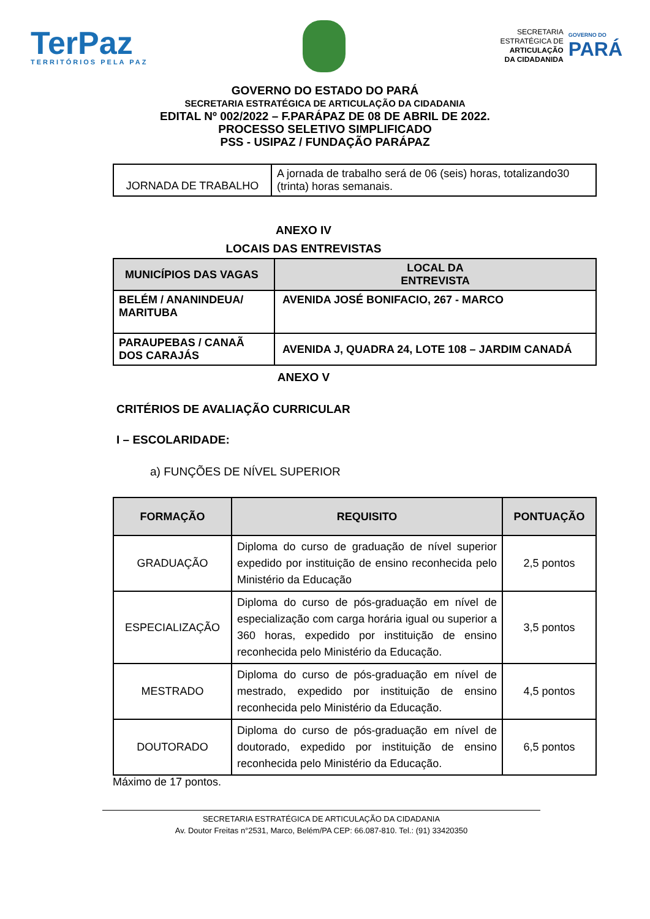TerPaz
TERRITÓRIOS PELA PAZ
SECRETARIA
ESTRATÉGICA DE
ARTICULAÇÃO
DA CIDADANIDA
GOVERNO DO
PARÁ
GOVERNO DO ESTADO DO PARÁ
SECRETARIA ESTRATÉGICA DE ARTICULAÇÃO DA CIDADANIA
EDITAL Nº 002/2022 – F.PARÁPAZ DE 08 DE ABRIL DE 2022.
PROCESSO SELETIVO SIMPLIFICADO
PSS - USIPAZ / FUNDAÇÃO PARÁPAZ
| JORNADA DE TRABALHO | A jornada de trabalho será de 06 (seis) horas, totalizando30 (trinta) horas semanais. |
ANEXO IV
LOCAIS DAS ENTREVISTAS
| MUNICÍPIOS DAS VAGAS | LOCAL DA ENTREVISTA |
| --- | --- |
| BELÉM / ANANINDEUA/ MARITUBA | AVENIDA JOSÉ BONIFACIO, 267 - MARCO |
| PARAUPEBAS / CANAÃ DOS CARAJÁS | AVENIDA J, QUADRA 24, LOTE 108 – JARDIM CANADÁ |
ANEXO V
CRITÉRIOS DE AVALIAÇÃO CURRICULAR
I – ESCOLARIDADE:
a) FUNÇÕES DE NÍVEL SUPERIOR
| FORMAÇÃO | REQUISITO | PONTUAÇÃO |
| --- | --- | --- |
| GRADUAÇÃO | Diploma do curso de graduação de nível superior expedido por instituição de ensino reconhecida pelo Ministério da Educação | 2,5 pontos |
| ESPECIALIZAÇÃO | Diploma do curso de pós-graduação em nível de especialização com carga horária igual ou superior a 360 horas, expedido por instituição de ensino reconhecida pelo Ministério da Educação. | 3,5 pontos |
| MESTRADO | Diploma do curso de pós-graduação em nível de mestrado, expedido por instituição de ensino reconhecida pelo Ministério da Educação. | 4,5 pontos |
| DOUTORADO | Diploma do curso de pós-graduação em nível de doutorado, expedido por instituição de ensino reconhecida pelo Ministério da Educação. | 6,5 pontos |
Máximo de 17 pontos.
SECRETARIA ESTRATÉGICA DE ARTICULAÇÃO DA CIDADANIA
Av. Doutor Freitas n°2531, Marco, Belém/PA CEP: 66.087-810. Tel.: (91) 33420350